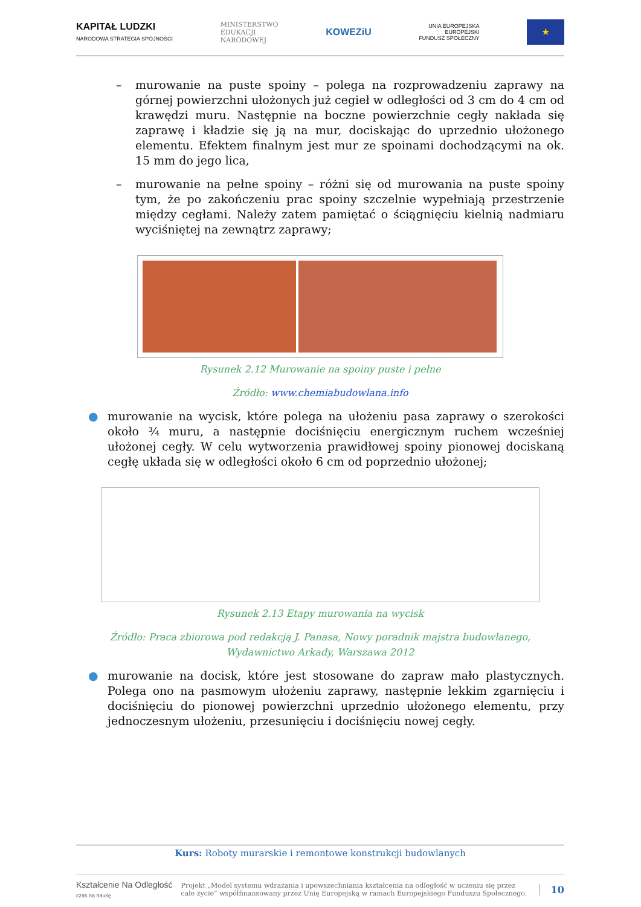KAPITAŁ LUDZKI
NARODOWA STRATEGIA SPÓJNOŚCI
MINISTERSTWO
EDUKACJI
NARODOWEJ
KOWEZiU
UNIA EUROPEJSKA
EUROPEJSKI
FUNDUSZ SPOŁECZNY
★
– murowanie na puste spoiny – polega na rozprowadzeniu zaprawy na górnej powierzchni ułożonych już cegieł w odległości od 3 cm do 4 cm od krawędzi muru. Następnie na boczne powierzchnie cegły nakłada się zaprawę i kładzie się ją na mur, dociskając do uprzednio ułożonego elementu. Efektem finalnym jest mur ze spoinami dochodzącymi na ok. 15 mm do jego lica,
– murowanie na pełne spoiny – różni się od murowania na puste spoiny tym, że po zakończeniu prac spoiny szczelnie wypełniają przestrzenie między cegłami. Należy zatem pamiętać o ściągnięciu kielnią nadmiaru wyciśniętej na zewnątrz zaprawy;
Rysunek 2.12 Murowanie na spoiny puste i pełne
Źródło: www.chemiabudowlana.info
● murowanie na wycisk, które polega na ułożeniu pasa zaprawy o szerokości około ¾ muru, a następnie dociśnięciu energicznym ruchem wcześniej ułożonej cegły. W celu wytworzenia prawidłowej spoiny pionowej dociskaną cegłę układa się w odległości około 6 cm od poprzednio ułożonej;
Rysunek 2.13 Etapy murowania na wycisk
Źródło: Praca zbiorowa pod redakcją J. Panasa, Nowy poradnik majstra budowlanego, Wydawnictwo Arkady, Warszawa 2012
● murowanie na docisk, które jest stosowane do zapraw mało plastycznych. Polega ono na pasmowym ułożeniu zaprawy, następnie lekkim zgarnięciu i dociśnięciu do pionowej powierzchni uprzednio ułożonego elementu, przy jednoczesnym ułożeniu, przesunięciu i dociśnięciu nowej cegły.
Kurs: Roboty murarskie i remontowe konstrukcji budowlanych
Kształcenie Na Odległość
czas na naukę
Projekt „Model systemu wdrażania i upowszechniania kształcenia na odległość w uczeniu się przez całe życie” współfinansowany przez Unię Europejską w ramach Europejskiego Funduszu Społecznego.
10